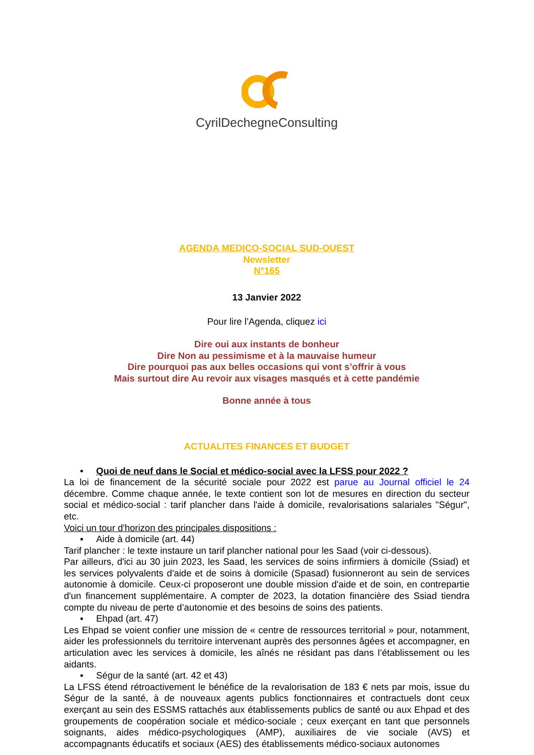CyrilDechegneConsulting
AGENDA MEDICO-SOCIAL SUD-OUEST
Newsletter
N°165
13 Janvier 2022
Pour lire l’Agenda, cliquez ici
Dire oui aux instants de bonheur
Dire Non au pessimisme et à la mauvaise humeur
Dire pourquoi pas aux belles occasions qui vont s’offrir à vous
Mais surtout dire Au revoir aux visages masqués et à cette pandémie
Bonne année à tous
ACTUALITES FINANCES ET BUDGET
• Quoi de neuf dans le Social et médico-social avec la LFSS pour 2022 ?
La loi de financement de la sécurité sociale pour 2022 est parue au Journal officiel le 24 décembre. Comme chaque année, le texte contient son lot de mesures en direction du secteur social et médico-social : tarif plancher dans l'aide à domicile, revalorisations salariales "Ségur", etc.
Voici un tour d'horizon des principales dispositions :
▪ Aide à domicile (art. 44)
Tarif plancher : le texte instaure un tarif plancher national pour les Saad (voir ci-dessous).
Par ailleurs, d'ici au 30 juin 2023, les Saad, les services de soins infirmiers à domicile (Ssiad) et les services polyvalents d'aide et de soins à domicile (Spasad) fusionneront au sein de services autonomie à domicile. Ceux-ci proposeront une double mission d'aide et de soin, en contrepartie d'un financement supplémentaire. A compter de 2023, la dotation financière des Ssiad tiendra compte du niveau de perte d’autonomie et des besoins de soins des patients.
▪ Ehpad (art. 47)
Les Ehpad se voient confier une mission de « centre de ressources territorial » pour, notamment, aider les professionnels du territoire intervenant auprès des personnes âgées et accompagner, en articulation avec les services à domicile, les aînés ne résidant pas dans l’établissement ou les aidants.
▪ Ségur de la santé (art. 42 et 43)
La LFSS étend rétroactivement le bénéfice de la revalorisation de 183 € nets par mois, issue du Ségur de la santé, à de nouveaux agents publics fonctionnaires et contractuels dont ceux exerçant au sein des ESSMS rattachés aux établissements publics de santé ou aux Ehpad et des groupements de coopération sociale et médico-sociale ; ceux exerçant en tant que personnels soignants, aides médico-psychologiques (AMP), auxiliaires de vie sociale (AVS) et accompagnants éducatifs et sociaux (AES) des établissements médico-sociaux autonomes